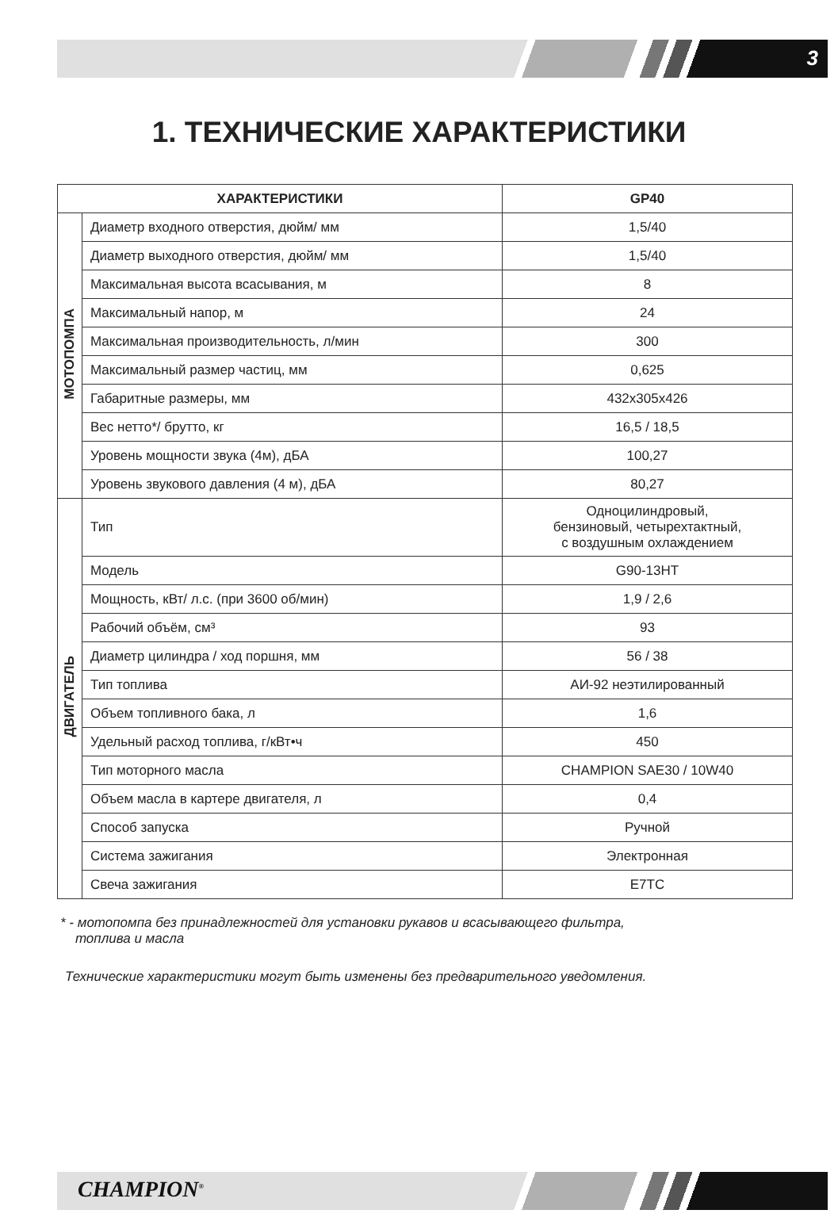3
1. ТЕХНИЧЕСКИЕ ХАРАКТЕРИСТИКИ
| ХАРАКТЕРИСТИКИ | | GP40 |
| --- | --- | --- |
| МОТОПОМПА | Диаметр входного отверстия, дюйм/ мм | 1,5/40 |
| | Диаметр выходного отверстия, дюйм/ мм | 1,5/40 |
| | Максимальная высота всасывания, м | 8 |
| | Максимальный напор, м | 24 |
| | Максимальная производительность, л/мин | 300 |
| | Максимальный размер частиц, мм | 0,625 |
| | Габаритные размеры, мм | 432x305x426 |
| | Вес нетто*/ брутто, кг | 16,5 / 18,5 |
| | Уровень мощности звука (4м), дБА | 100,27 |
| | Уровень звукового давления (4 м), дБА | 80,27 |
| ДВИГАТЕЛЬ | Тип | Одноцилиндровый, бензиновый, четырехтактный, с воздушным охлаждением |
| | Модель | G90-13HT |
| | Мощность, кВт/ л.с. (при 3600 об/мин) | 1,9 / 2,6 |
| | Рабочий объём, см³ | 93 |
| | Диаметр цилиндра / ход поршня, мм | 56 / 38 |
| | Тип топлива | АИ-92 неэтилированный |
| | Объем топливного бака, л | 1,6 |
| | Удельный расход топлива, г/кВт•ч | 450 |
| | Тип моторного масла | CHAMPION SAE30 / 10W40 |
| | Объем масла в картере двигателя, л | 0,4 |
| | Способ запуска | Ручной |
| | Система зажигания | Электронная |
| | Свеча зажигания | E7TC |
* - мотопомпа без принадлежностей для установки рукавов и всасывающего фильтра,
топлива и масла
Технические характеристики могут быть изменены без предварительного уведомления.
CHAMPION<sup>®</sup>